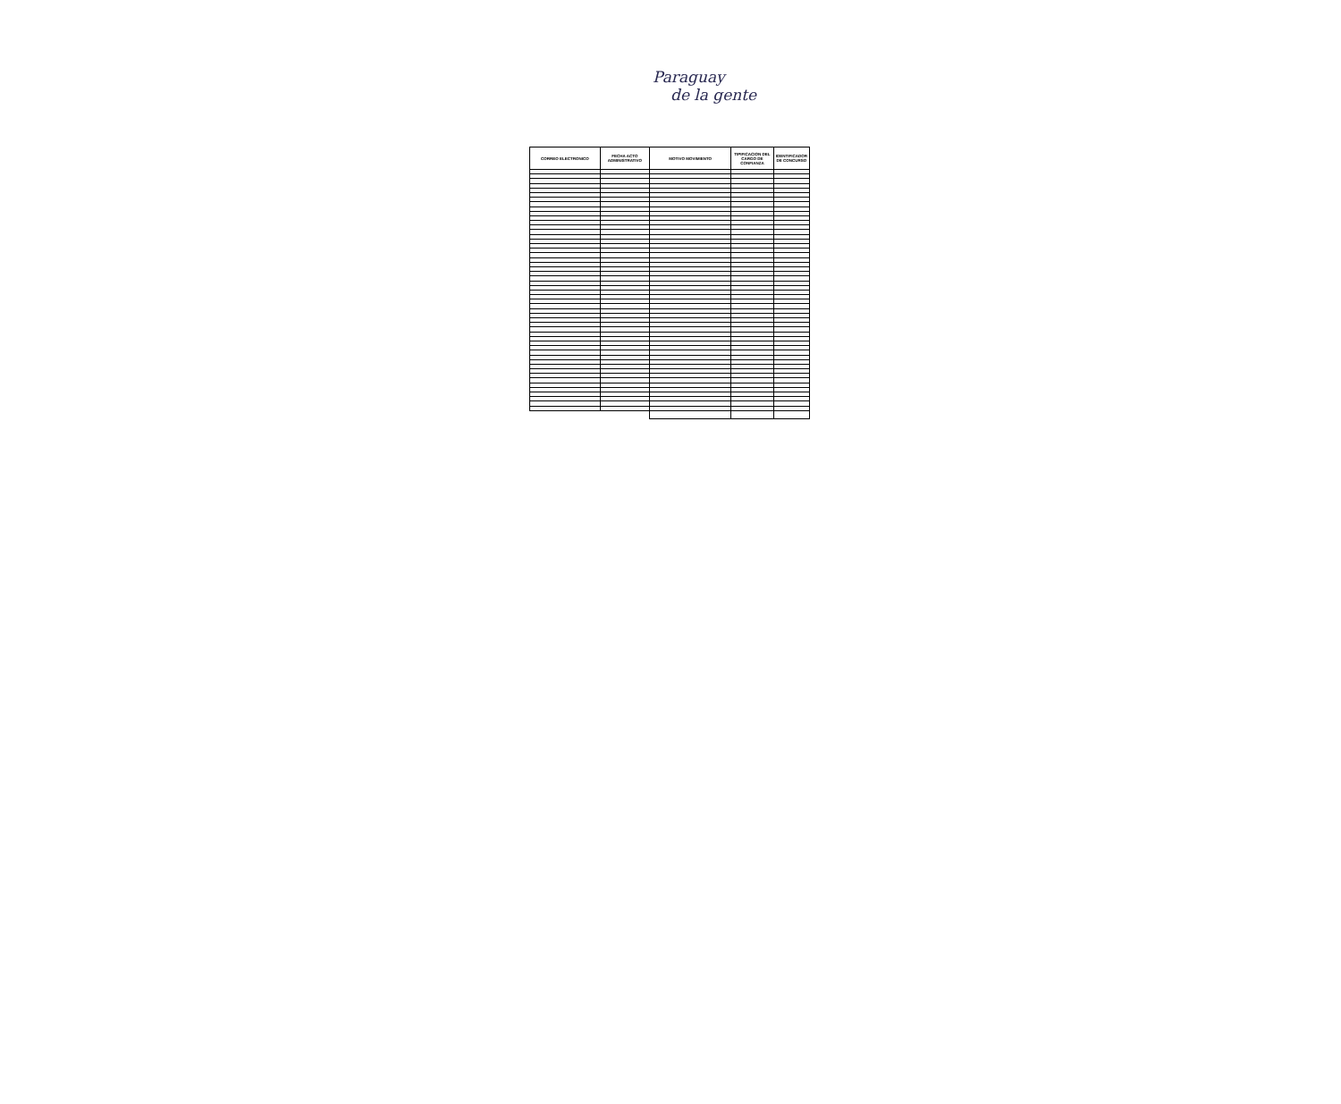Paraguay
de la gente
| CORREO ELECTRONICO | FECHA ACTO ADMINISTRATIVO | MOTIVO MOVIMIENTO | TIPIFICACION DEL CARGO DE CONFIANZA | IDENTIFICADOR DE CONCURSO |
| --- | --- | --- | --- | --- |